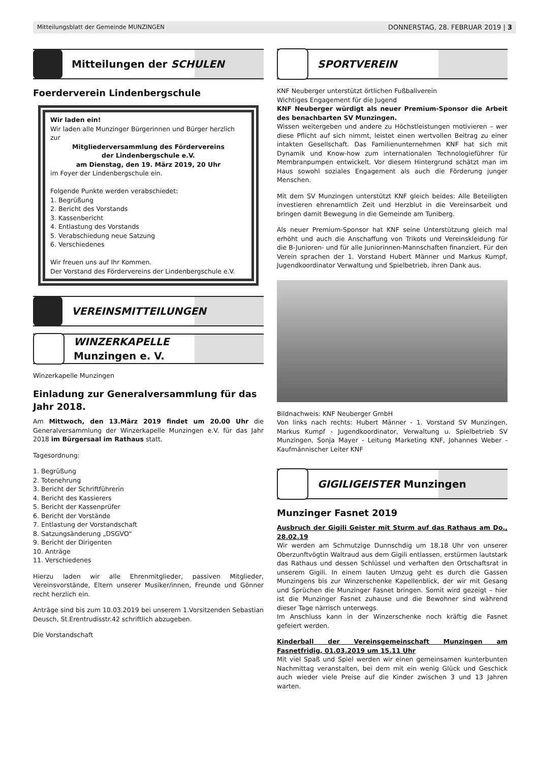Mitteilungsblatt der Gemeinde MUNZINGEN DONNERSTAG, 28. FEBRUAR 2019 | 3
Mitteilungen der SCHULEN
Foerderverein Lindenbergschule
Wir laden ein!
Wir laden alle Munzinger Bürgerinnen und Bürger herzlich zur
Mitgliederversammlung des Fördervereins
der Lindenbergschule e.V.
am Dienstag, den 19. März 2019, 20 Uhr
im Foyer der Lindenbergschule ein.
Folgende Punkte werden verabschiedet:
1. Begrüßung
2. Bericht des Vorstands
3. Kassenbericht
4. Entlastung des Vorstands
5. Verabschiedung neue Satzung
6. Verschiedenes
Wir freuen uns auf Ihr Kommen.
Der Vorstand des Fördervereins der Lindenbergschule e.V.
VEREINSMITTEILUNGEN
WINZERKAPELLE
Munzingen e. V.
Winzerkapelle Munzingen
Einladung zur Generalversammlung für das Jahr 2018.
Am Mittwoch, den 13.März 2019 findet um 20.00 Uhr die Generalversammlung der Winzerkapelle Munzingen e.V. für das Jahr 2018 im Bürgersaal im Rathaus statt.
Tagesordnung:
1. Begrüßung
2. Totenehrung
3. Bericht der Schriftführerin
4. Bericht des Kassierers
5. Bericht der Kassenprüfer
6. Bericht der Vorstände
7. Entlastung der Vorstandschaft
8. Satzungsänderung „DSGVO“
9. Bericht der Dirigenten
10. Anträge
11. Verschiedenes
Hierzu laden wir alle Ehrenmitglieder, passiven Mitglieder, Vereinsvorstände, Eltern unserer Musiker/innen, Freunde und Gönner recht herzlich ein.
Anträge sind bis zum 10.03.2019 bei unserem 1.Vorsitzenden Sebastian Deusch, St.Erentrudisstr.42 schriftlich abzugeben.
Die Vorstandschaft
SPORTVEREIN
KNF Neuberger unterstützt örtlichen Fußballverein
Wichtiges Engagement für die Jugend
KNF Neuberger würdigt als neuer Premium-Sponsor die Arbeit des benachbarten SV Munzingen.
Wissen weitergeben und andere zu Höchstleistungen motivieren – wer diese Pflicht auf sich nimmt, leistet einen wertvollen Beitrag zu einer intakten Gesellschaft. Das Familienunternehmen KNF hat sich mit Dynamik und Know-how zum internationalen Technologieführer für Membranpumpen entwickelt. Vor diesem Hintergrund schätzt man im Haus sowohl soziales Engagement als auch die Förderung junger Menschen.
Mit dem SV Munzingen unterstützt KNF gleich beides: Alle Beteiligten investieren ehrenamtlich Zeit und Herzblut in die Vereinsarbeit und bringen damit Bewegung in die Gemeinde am Tuniberg.
Als neuer Premium-Sponsor hat KNF seine Unterstützung gleich mal erhöht und auch die Anschaffung von Trikots und Vereinskleidung für die B-Junioren- und für alle Juniorinnen-Mannschaften finanziert. Für den Verein sprachen der 1. Vorstand Hubert Männer und Markus Kumpf, Jugendkoordinator Verwaltung und Spielbetrieb, ihren Dank aus.
Bildnachweis: KNF Neuberger GmbH
Von links nach rechts: Hubert Männer - 1. Vorstand SV Munzingen, Markus Kumpf - Jugendkoordinator, Verwaltung u. Spielbetrieb SV Munzingen, Sonja Mayer - Leitung Marketing KNF, Johannes Weber - Kaufmännischer Leiter KNF
GIGILIGEISTER Munzingen
Munzinger Fasnet 2019
Ausbruch der Gigili Geister mit Sturm auf das Rathaus am Do., 28.02.19
Wir werden am Schmutzige Dunnschdig um 18.18 Uhr von unserer Oberzunftvögtin Waltraud aus dem Gigili entlassen, erstürmen lautstark das Rathaus und dessen Schlüssel und verhaften den Ortschaftsrat in unserem Gigili. In einem lauten Umzug geht es durch die Gassen Munzingens bis zur Winzerschenke Kapellenblick, der wir mit Gesang und Sprüchen die Munzinger Fasnet bringen. Somit wird gezeigt – hier ist die Munzinger Fasnet zuhause und die Bewohner sind während dieser Tage närrisch unterwegs.
Im Anschluss kann in der Winzerschenke noch kräftig die Fasnet gefeiert werden.
Kinderball der Vereinsgemeinschaft Munzingen am Fasnetfridig, 01.03.2019 um 15.11 Uhr
Mit viel Spaß und Spiel werden wir einen gemeinsamen kunterbunten Nachmittag veranstalten, bei dem mit ein wenig Glück und Geschick auch wieder viele Preise auf die Kinder zwischen 3 und 13 Jahren warten.